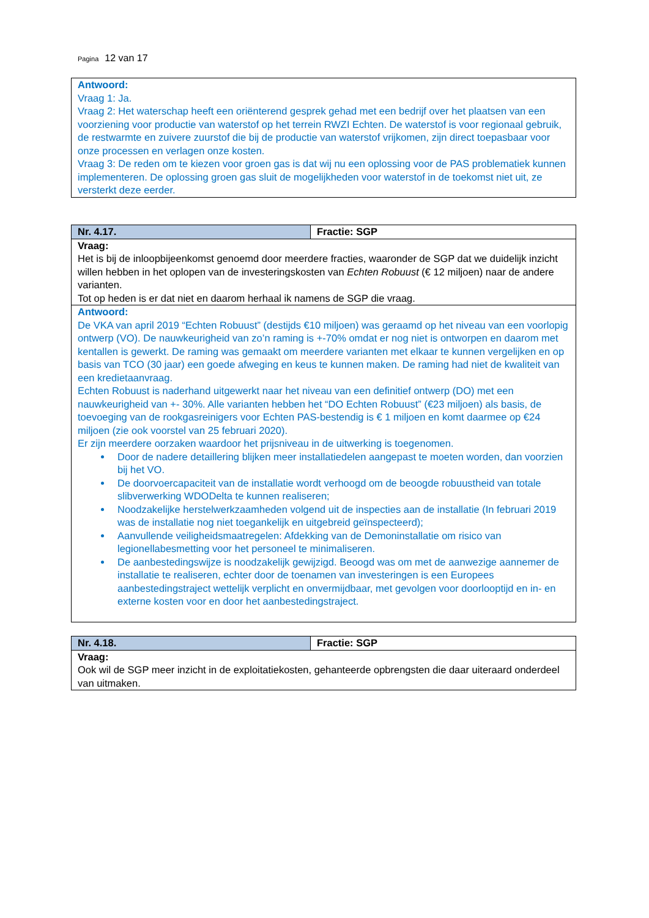Pagina 12 van 17
| Antwoord: Vraag 1: Ja. Vraag 2: Het waterschap heeft een oriënterend gesprek gehad met een bedrijf over het plaatsen van een voorziening voor productie van waterstof op het terrein RWZI Echten. De waterstof is voor regionaal gebruik, de restwarmte en zuivere zuurstof die bij de productie van waterstof vrijkomen, zijn direct toepasbaar voor onze processen en verlagen onze kosten. Vraag 3: De reden om te kiezen voor groen gas is dat wij nu een oplossing voor de PAS problematiek kunnen implementeren. De oplossing groen gas sluit de mogelijkheden voor waterstof in de toekomst niet uit, ze versterkt deze eerder. |
| Nr. 4.17. | Fractie: SGP |
| Vraag: Het is bij de inloopbijeenkomst genoemd door meerdere fracties, waaronder de SGP dat we duidelijk inzicht willen hebben in het oplopen van de investeringskosten van Echten Robuust (€ 12 miljoen) naar de andere varianten. Tot op heden is er dat niet en daarom herhaal ik namens de SGP die vraag. | |
| Antwoord: De VKA van april 2019 “Echten Robuust” (destijds €10 miljoen) was geraamd op het niveau van een voorlopig ontwerp (VO). De nauwkeurigheid van zo’n raming is +-70% omdat er nog niet is ontworpen en daarom met kentallen is gewerkt. De raming was gemaakt om meerdere varianten met elkaar te kunnen vergelijken en op basis van TCO (30 jaar) een goede afweging en keus te kunnen maken. De raming had niet de kwaliteit van een kredietaanvraag. Echten Robuust is naderhand uitgewerkt naar het niveau van een definitief ontwerp (DO) met een nauwkeurigheid van +- 30%. Alle varianten hebben het “DO Echten Robuust” (€23 miljoen) als basis, de toevoeging van de rookgasreinigers voor Echten PAS-bestendig is € 1 miljoen en komt daarmee op €24 miljoen (zie ook voorstel van 25 februari 2020). Er zijn meerdere oorzaken waardoor het prijsniveau in de uitwerking is toegenomen. Door de nadere detaillering blijken meer installatiedelen aangepast te moeten worden, dan voorzien bij het VO. De doorvoercapaciteit van de installatie wordt verhoogd om de beoogde robuustheid van totale slibverwerking WDODelta te kunnen realiseren; Noodzakelijke herstelwerkzaamheden volgend uit de inspecties aan de installatie (In februari 2019 was de installatie nog niet toegankelijk en uitgebreid geïnspecteerd); Aanvullende veiligheidsmaatregelen: Afdekking van de Demoninstallatie om risico van legionellabesmetting voor het personeel te minimaliseren. De aanbestedingswijze is noodzakelijk gewijzigd. Beoogd was om met de aanwezige aannemer de installatie te realiseren, echter door de toenamen van investeringen is een Europees aanbestedingstraject wettelijk verplicht en onvermijdbaar, met gevolgen voor doorlooptijd en in- en externe kosten voor en door het aanbestedingstraject. | |
| Nr. 4.18. | Fractie: SGP |
| Vraag: Ook wil de SGP meer inzicht in de exploitatiekosten, gehanteerde opbrengsten die daar uiteraard onderdeel van uitmaken. | |